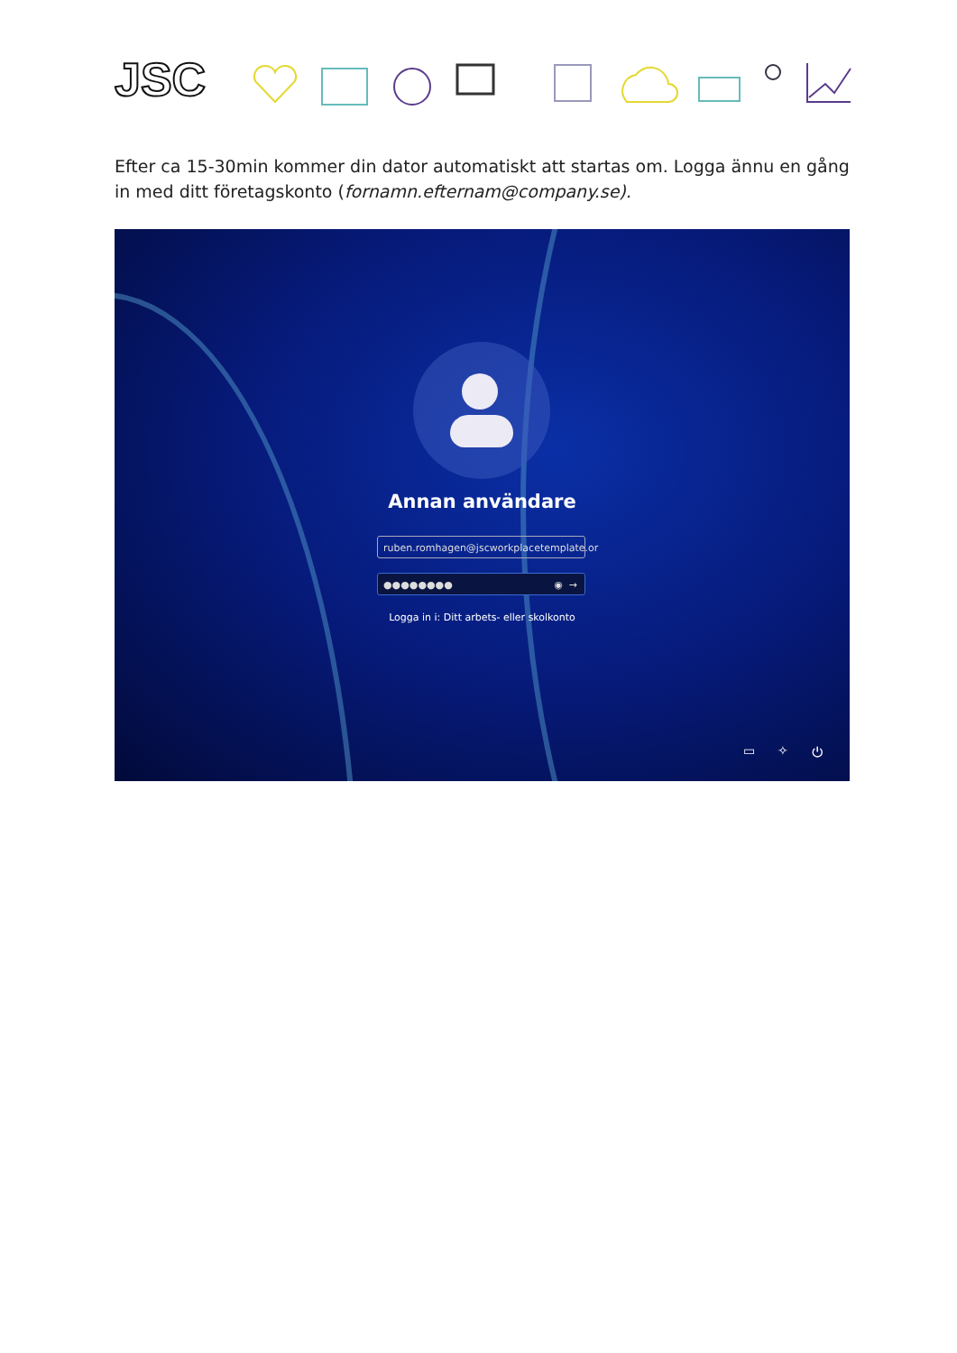JSC
Efter ca 15-30min kommer din dator automatiskt att startas om. Logga ännu en gång in med ditt företagskonto (fornamn.efternam@company.se).
Annan användare
ruben.romhagen@jscworkplacetemplate.or
●●●●●●●● ◉ →
Logga in i: Ditt arbets- eller skolkonto
▭ ✧ ⏻